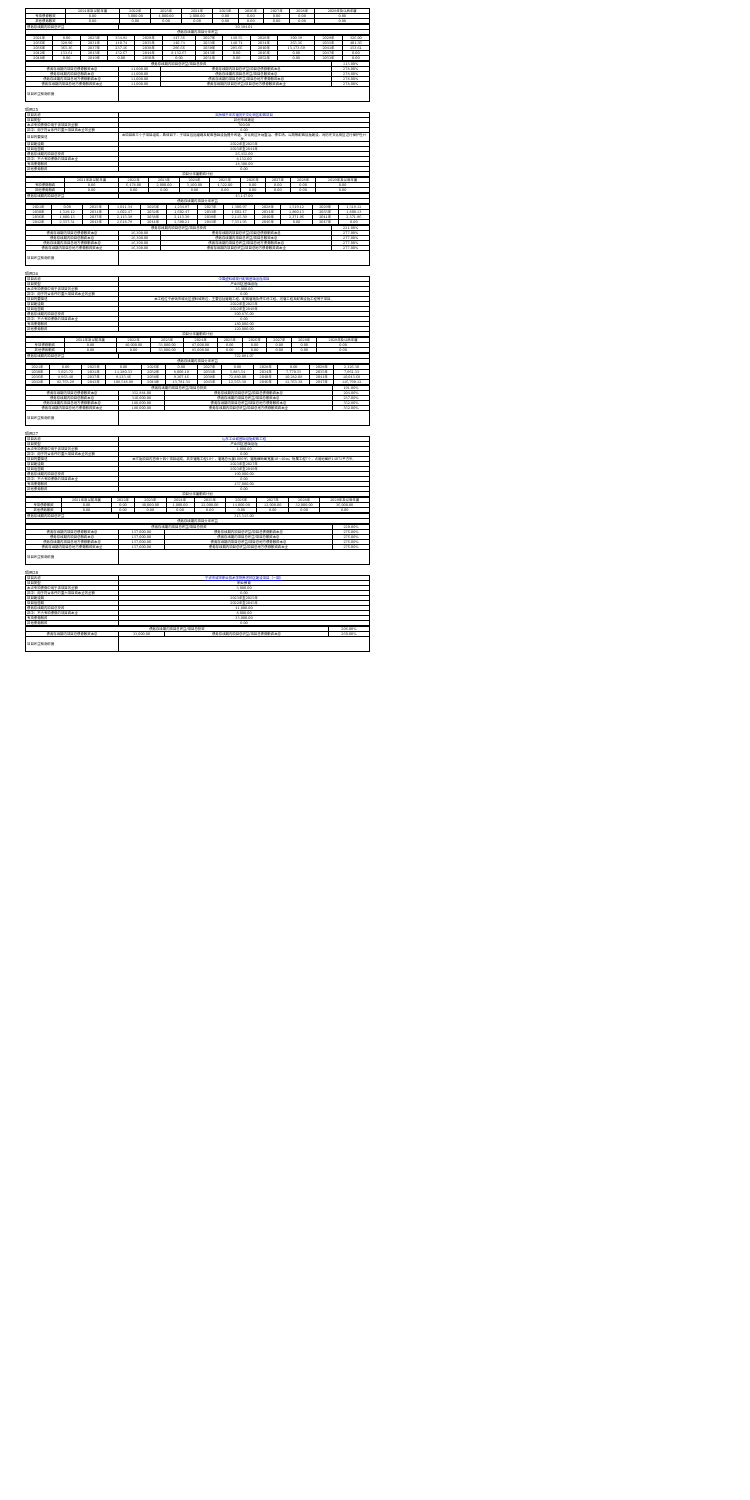| | 2021年及以前年度 | 2022年 | 2023年 | 2024年 | 2025年 | 2026年 | 2027年 | 2028年 | 2029年及以后年度 |
| --- | --- | --- | --- | --- | --- | --- | --- | --- | --- |
| 专项债券融资 | 0.00 | 5,000.00 | 4,000.00 | 2,000.00 | 0.00 | 0.00 | 0.00 | 0.00 | 0.00 |
| 其他债务融资 | 0.00 | 0.00 | 0.00 | 0.00 | 0.00 | 0.00 | 0.00 | 0.00 | 0.00 |
| 债务存续期内项目总收益 | 30,394.01 |
| 债务存续期内项目分年收益 | |
| 2021年 | 0.00 | 2025年 | 354.91 | 2029年 | 147.36 | 2027年 | 149.55 | 2029年 | 300.59 | 2029年 | 326.00 |
| 2036年 | 329.90 | 2031年 | 140.74 | 2035年 | 140.74 | 2033年 | 140.74 | 2034年 | 365.36 | 2035年 | 401.36 |
| 2036年 | 365.36 | 2037年 | 237.16 | 2038年 | 296.66 | 2039年 | 295.66 | 2040年 | 13,173.69 | 2041年 | 153.61 |
| 2042年 | 153.61 | 2043年 | 152.67 | 2044年 | 8,152.67 | 2045年 | 0.00 | 2046年 | 0.00 | 2047年 | 0.00 |
| 2048年 | 0.00 | 2049年 | 0.00 | 2050年 | 0.00 | 2051年 | 0.00 | 2052年 | 0.00 | 2053年 | 0.00 |
| 债务存续期内项目总收益/项目总投资 | | | 113.00% |
| 债务存续期内项目总债券融资本息 | 11,000.00 | 债务存续期内项目总收益/项目总债券融资本息 | 278.00% |
| 债务存续期内项目总融资本息 | 11,000.00 | 债务存续期内项目总收益/项目总融资本息 | 278.00% |
| 债务存续期内项目总地方债券融资本息 | 11,000.00 | 债务存续期内项目总收益/项目总地方债券融资本息 | 278.00% |
| 债务存续期内项目总地方债券融资资本金 | 11,000.00 | 债务存续期内项目总收益/项目总地方债券融资资本金 | 278.00% |
| 项目收益预测依据 | | | |
项目25
| 项目名称 | 高桥镇千年古道历史文化街区配套项目 |
| 项目类型 | 其他市政建设 |
| 本次专项债券中用于该项目的金额 | 700.00 |
| 其中：用于符合条件的重大项目资本金的金额 | 0.00 |
| 项目简要描述 | 本项目由三个子项目组成，具体如下：子项目包括道路及配套基础设施提升改造、文化街区环境整治、停车场、公厕等配套设施建设，对历史文化街区进行保护性开发。 |
| 项目建设期 | 2022年至2025年 |
| 项目运营期 | 2025年至2044年 |
| 债务存续期内项目总投资 | 26,452.00 |
| 其中：不含专项债券的项目资本金 | 8,152.00 |
| 专项债券融资 | 18,300.00 |
| 其他债务融资 | 0.00 |
| 项目分年度融资计划 | |
| | 2021年及以前年度 | 2022年 | 2023年 | 2024年 | 2025年 | 2026年 | 2027年 | 2028年 | 2029年及以后年度 |
| --- | --- | --- | --- | --- | --- | --- | --- | --- | --- |
| 专项债券融资 | 0.00 | 6,478.00 | 2,000.00 | 5,100.00 | 4,522.00 | 0.00 | 0.00 | 0.00 | 0.00 |
| 其他债务融资 | 0.00 | 0.00 | 0.00 | 0.00 | 0.00 | 0.00 | 0.00 | 0.00 | 0.00 |
| 债务存续期内项目总收益 | 45,147.00 |
| 债务存续期内项目分年收益 | |
| 2021年 | 0.00 | 2025年 | 1,011.34 | 2026年 | 1,254.97 | 2027年 | 1,300.97 | 2028年 | 1,519.12 | 2029年 | 1,519.12 |
| 2030年 | 1,519.12 | 2031年 | 1,602.47 | 2032年 | 1,602.47 | 2033年 | 1,602.47 | 2034年 | 1,800.13 | 2035年 | 1,800.13 |
| 2036年 | 1,800.13 | 2037年 | 2,115.39 | 2038年 | 2,115.39 | 2039年 | 2,115.39 | 2040年 | 2,371.96 | 2041年 | 2,371.96 |
| 2042年 | 2,557.31 | 2043年 | 2,618.79 | 2044年 | 2,590.21 | 2045年 | 7,551.93 | 2046年 | 0.00 | 2047年 | 0.00 |
| 债务存续期内项目总收益/项目总投资 | | | 221.00% |
| 债务存续期内项目总债券融资本息 | 16,300.00 | 债务存续期内项目总收益/项目总债券融资本息 | 277.00% |
| 债务存续期内项目总融资本息 | 16,300.00 | 债务存续期内项目总收益/项目总融资本息 | 277.00% |
| 债务存续期内项目总地方债券融资本息 | 16,300.00 | 债务存续期内项目总收益/项目总地方债券融资本息 | 277.00% |
| 债务存续期内项目总地方债券融资资本金 | 16,300.00 | 债务存续期内项目总收益/项目总地方债券融资资本金 | 277.00% |
| 项目收益预测依据 | | | |
项目26
| 项目名称 | 中国塑料城现代配套基础设施项目 |
| 项目类型 | 产业园区基础设施 |
| 本次专项债券中用于该项目的金额 | 36,000.00 |
| 其中：用于符合条件的重大项目资本金的金额 | 0.00 |
| 项目简要描述 | 本工程位于余姚市城北区塑料城周边，主要包括道路工程、配套道路及停车场工程、河道工程及配套设施工程等子项目。 |
| 项目建设期 | 2022年至2025年 |
| 项目运营期 | 2022年至2049年 |
| 债务存续期内项目总投资 | 300,876.00 |
| 其中：不含专项债券的项目资本金 | 0.00 |
| 专项债券融资 | 180,000.00 |
| 其他债务融资 | 120,000.00 |
| 项目分年度融资计划 | |
| | 2021年及以前年度 | 2022年 | 2023年 | 2024年 | 2025年 | 2026年 | 2027年 | 2028年 | 2029年及以后年度 |
| --- | --- | --- | --- | --- | --- | --- | --- | --- | --- |
| 专项债券融资 | 0.00 | 40,000.00 | 53,000.00 | 87,000.00 | 0.00 | 0.00 | 0.00 | 0.00 | 0.00 |
| 其他债务融资 | 0.00 | 0.00 | 35,000.00 | 85,000.00 | 0.00 | 0.00 | 0.00 | 0.00 | 0.00 |
| 债务存续期内项目总收益 | 722,091.07 |
| 债务存续期内项目分年收益 | |
| 2021年 | 0.00 | 2025年 | 0.00 | 2026年 | 0.00 | 2027年 | 0.00 | 2028年 | 0.00 | 2029年 | 2,126.30 |
| 2030年 | 5,025.72 | 2031年 | 11,280.33 | 2032年 | 8,009.19 | 2033年 | 5,885.54 | 2034年 | 7,770.55 | 2035年 | 7,961.33 |
| 2036年 | 8,963.40 | 2037年 | 9,135.46 | 2038年 | 9,307.46 | 2039年 | 72,880.00 | 2040年 | 10,282.08 | 2041年 | 10,045.68 |
| 2042年 | 82,763.29 | 2043年 | 108,548.98 | 2044年 | 15,781.54 | 2045年 | 12,563.38 | 2046年 | 12,565.38 | 2047年 | 116,799.12 |
| 债务存续期内项目总收益/项目总投资 | | | 191.00% |
| 债务存续期内项目总债券融资本息 | 352,884.00 | 债务存续期内项目总收益/项目总债券融资本息 | 204.00% |
| 债务存续期内项目总融资本息 | 310,000.00 | 债务存续期内项目总收益/项目总融资本息 | 237.00% |
| 债务存续期内项目总地方债券融资本息 | 180,000.00 | 债务存续期内项目总收益/项目总地方债券融资本息 | 352.00% |
| 债务存续期内项目总地方债券融资资本金 | 180,000.00 | 债务存续期内项目总收益/项目总地方债券融资资本金 | 352.00% |
| 项目收益预测依据 | | | |
项目27
| 项目名称 | 远东工业城基础设施配套工程 |
| 项目类型 | 产业园区基础设施 |
| 本次专项债券中用于该项目的金额 | 1,000.00 |
| 其中：用于符合条件的重大项目资本金的金额 | 0.00 |
| 项目简要描述 | 本实施项目内容由十四个项目组成，其中道路工程10个，道路总长度1000米；道路横断面宽度10~40m；附属工程7个，占用地面积14071平方米。 |
| 项目建设期 | 2023年至2027年 |
| 项目运营期 | 2023年至2049年 |
| 债务存续期内项目总投资 | 190,000.00 |
| 其中：不含专项债券的项目资本金 | 0.00 |
| 专项债券融资 | 157,000.00 |
| 其他债务融资 | 0.00 |
| 项目分年度融资计划 | |
| | 2021年及以前年度 | 2022年 | 2023年 | 2024年 | 2025年 | 2026年 | 2027年 | 2028年 | 2029年及以后年度 |
| --- | --- | --- | --- | --- | --- | --- | --- | --- | --- |
| 专项债券融资 | 0.00 | 0.00 | 40,000.00 | 1,000.00 | 22,000.00 | 14,000.00 | 12,000.00 | 32,000.00 | 36,000.00 |
| 其他债务融资 | 0.00 | 0.00 | 0.00 | 0.00 | 0.00 | 0.00 | 0.00 | 0.00 | 0.00 |
| 债务存续期内项目总收益 | 313,515.00 |
| 债务存续期内项目分年收益 | |
| 债务存续期内项目总收益/项目总投资 | | | 220.00% |
| 债务存续期内项目总债券融资本息 | 157,000.00 | 债务存续期内项目总收益/项目总债券融资本息 | 276.00% |
| 债务存续期内项目总融资本息 | 157,000.00 | 债务存续期内项目总收益/项目总融资本息 | 276.00% |
| 债务存续期内项目总地方债券融资本息 | 157,000.00 | 债务存续期内项目总收益/项目总地方债券融资本息 | 276.00% |
| 债务存续期内项目总地方债券融资资本金 | 157,000.00 | 债务存续期内项目总收益/项目总地方债券融资资本金 | 276.00% |
| 项目收益预测依据 | | | |
项目28
| 项目名称 | 宁波市城市职业技术学院养老园区建设项目（一期） |
| 项目类型 | 职业教育 |
| 本次专项债券中用于该项目的金额 | 3,000.00 |
| 其中：用于符合条件的重大项目资本金的金额 | 0.00 |
| 项目建设期 | 2023年至2025年 |
| 项目运营期 | 2022年至2045年 |
| 债务存续期内项目总投资 | 41,000.00 |
| 其中：不含专项债券的项目资本金 | 8,000.00 |
| 专项债券融资 | 33,000.00 |
| 其他债务融资 | 0.00 |
| 债务存续期内项目总收益/项目总投资 | | | 206.00% |
| 债务存续期内项目总债券融资本息 | 33,000.00 | 债务存续期内项目总收益/项目总债券融资本息 | 260.00% |
| 项目收益预测依据 | | | |